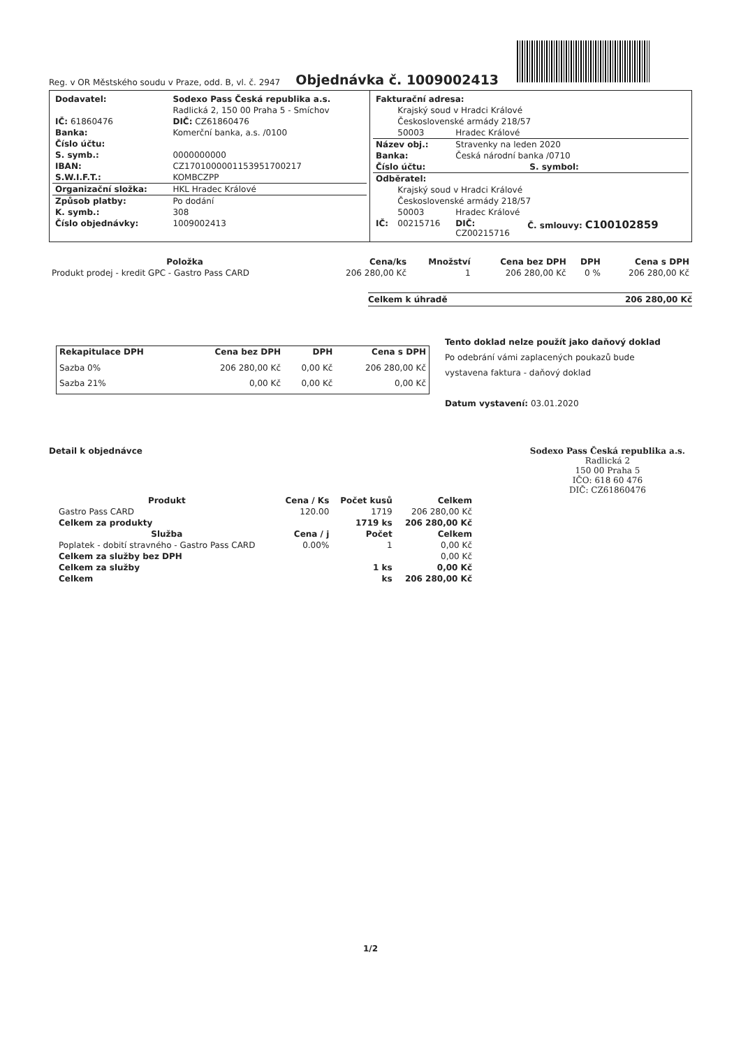Reg. v OR Městského soudu v Praze, odd. B, vl. č. 2947
Objednávka č. 1009002413
| Dodavatel: | Sodexo Pass Česká republika a.s. |
| | Radlická 2, 150 00 Praha 5 - Smíchov |
| IČ: 61860476 | DIČ: CZ61860476 |
| Banka: | Komerční banka, a.s. /0100 |
| Číslo účtu: | |
| S. symb.: | 0000000000 |
| IBAN: | CZ1701000001153951700217 |
| S.W.I.F.T.: | KOMBCZPP |
| Organizační složka: | HKL Hradec Králové |
| Způsob platby: | Po dodání |
| K. symb.: | 308 |
| Číslo objednávky: | 1009002413 |
| Fakturační adresa: | | | |
| | Krajský soud v Hradci Králové | | |
| | Československé armády 218/57 | | |
| | 50003 | Hradec Králové | |
| Název obj.: | | Stravenky na leden 2020 | |
| Banka: | | Česká národní banka /0710 | |
| Číslo účtu: | | S. symbol: | |
| Odběratel: | | | |
| | Krajský soud v Hradci Králové | | |
| | Československé armády 218/57 | | |
| | 50003 | Hradec Králové | |
| IČ: | 00215716 | DIČ: CZ00215716 | Č. smlouvy: C100102859 |
| Položka | Cena/ks | Množství | Cena bez DPH | DPH | Cena s DPH |
| --- | --- | --- | --- | --- | --- |
| Produkt prodej - kredit GPC - Gastro Pass CARD | 206 280,00 Kč | 1 | 206 280,00 Kč | 0 % | 206 280,00 Kč |
Celkem k úhradě 206 280,00 Kč
| Rekapitulace DPH | Cena bez DPH | DPH | Cena s DPH |
| --- | --- | --- | --- |
| Sazba 0% | 206 280,00 Kč | 0,00 Kč | 206 280,00 Kč |
| Sazba 21% | 0,00 Kč | 0,00 Kč | 0,00 Kč |
Tento doklad nelze použít jako daňový doklad
Po odebrání vámi zaplacených poukazů bude
vystavena faktura - daňový doklad
Datum vystavení: 03.01.2020
Detail k objednávce
Sodexo Pass Česká republika a.s.
Radlická 2
150 00 Praha 5
IČO: 618 60 476
DIČ: CZ61860476
| Produkt | Cena / Ks | Počet kusů | Celkem |
| --- | --- | --- | --- |
| Gastro Pass CARD | 120.00 | 1719 | 206 280,00 Kč |
| Celkem za produkty | | 1719 ks | 206 280,00 Kč |
| Služba | Cena / j | Počet | Celkem |
| Poplatek - dobití stravného - Gastro Pass CARD | 0.00% | 1 | 0,00 Kč |
| Celkem za služby bez DPH | | | 0,00 Kč |
| Celkem za služby | | 1 ks | 0,00 Kč |
| Celkem | | ks | 206 280,00 Kč |
1/2